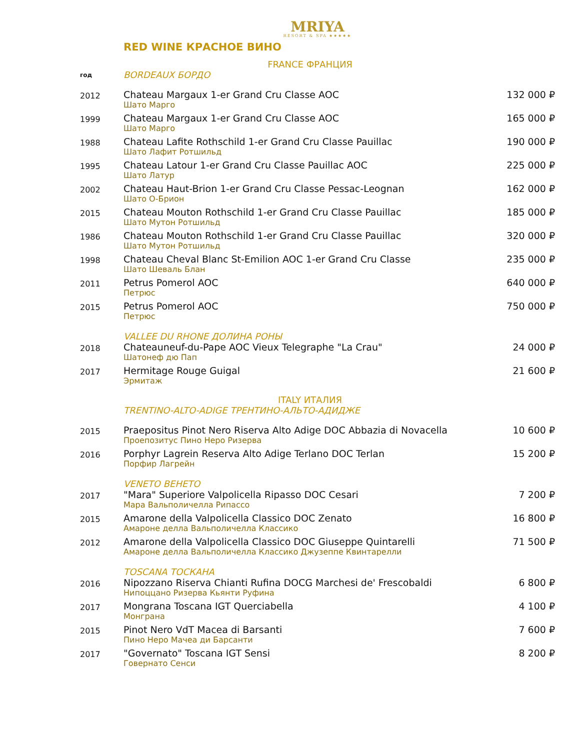MRIYA
RESORT & SPA ★★★★★
RED WINE КРАСНОЕ ВИНО
FRANCE ФРАНЦИЯ
| год | BORDEAUX БОРДО | |
| 2012 | Chateau Margaux 1-er Grand Cru Classe AOC Шато Марго | 132 000 ₽ |
| 1999 | Chateau Margaux 1-er Grand Cru Classe AOC Шато Марго | 165 000 ₽ |
| 1988 | Chateau Lafite Rothschild 1-er Grand Cru Classe Pauillac Шато Лафит Ротшильд | 190 000 ₽ |
| 1995 | Chateau Latour 1-er Grand Cru Classe Pauillac AOC Шато Латур | 225 000 ₽ |
| 2002 | Chateau Haut-Brion 1-er Grand Cru Classe Pessac-Leognan Шато О-Брион | 162 000 ₽ |
| 2015 | Chateau Mouton Rothschild 1-er Grand Cru Classe Pauillac Шато Мутон Ротшильд | 185 000 ₽ |
| 1986 | Chateau Mouton Rothschild 1-er Grand Cru Classe Pauillac Шато Мутон Ротшильд | 320 000 ₽ |
| 1998 | Chateau Cheval Blanc St-Emilion AOC 1-er Grand Cru Classe Шато Шеваль Блан | 235 000 ₽ |
| 2011 | Petrus Pomerol AOC Петрюс | 640 000 ₽ |
| 2015 | Petrus Pomerol AOC Петрюс | 750 000 ₽ |
| | VALLEE DU RHONE ДОЛИНА РОНЫ | |
| 2018 | Chateauneuf-du-Pape AOC Vieux Telegraphe "La Crau" Шатонеф дю Пап | 24 000 ₽ |
| 2017 | Hermitage Rouge Guigal Эрмитаж | 21 600 ₽ |
ITALY ИТАЛИЯ
| | TRENTINO-ALTO-ADIGE ТРЕНТИНО-АЛЬТО-АДИДЖЕ | |
| 2015 | Praepositus Pinot Nero Riserva Alto Adige DOC Abbazia di Novacella Проепозитус Пино Неро Ризерва | 10 600 ₽ |
| 2016 | Porphyr Lagrein Reserva Alto Adige Terlano DOC Terlan Порфир Лагрейн | 15 200 ₽ |
| | VENETO ВЕНЕТО | |
| 2017 | "Mara" Superiore Valpolicella Ripasso DOC Cesari Мара Вальполичелла Рипассо | 7 200 ₽ |
| 2015 | Amarone della Valpolicella Classico DOC Zenato Амароне делла Вальполичелла Классико | 16 800 ₽ |
| 2012 | Amarone della Valpolicella Classico DOC Giuseppe Quintarelli Амароне делла Вальполичелла Классико Джузеппе Квинтарелли | 71 500 ₽ |
| | TOSCANA ТОСКАНА | |
| 2016 | Nipozzano Riserva Chianti Rufina DOCG Marchesi de' Frescobaldi Нипоццано Ризерва Кьянти Руфина | 6 800 ₽ |
| 2017 | Mongrana Toscana IGT Querciabella Монграна | 4 100 ₽ |
| 2015 | Pinot Nero VdT Macea di Barsanti Пино Неро Мачеа ди Барсанти | 7 600 ₽ |
| 2017 | "Governato" Toscana IGT Sensi Говернато Сенси | 8 200 ₽ |